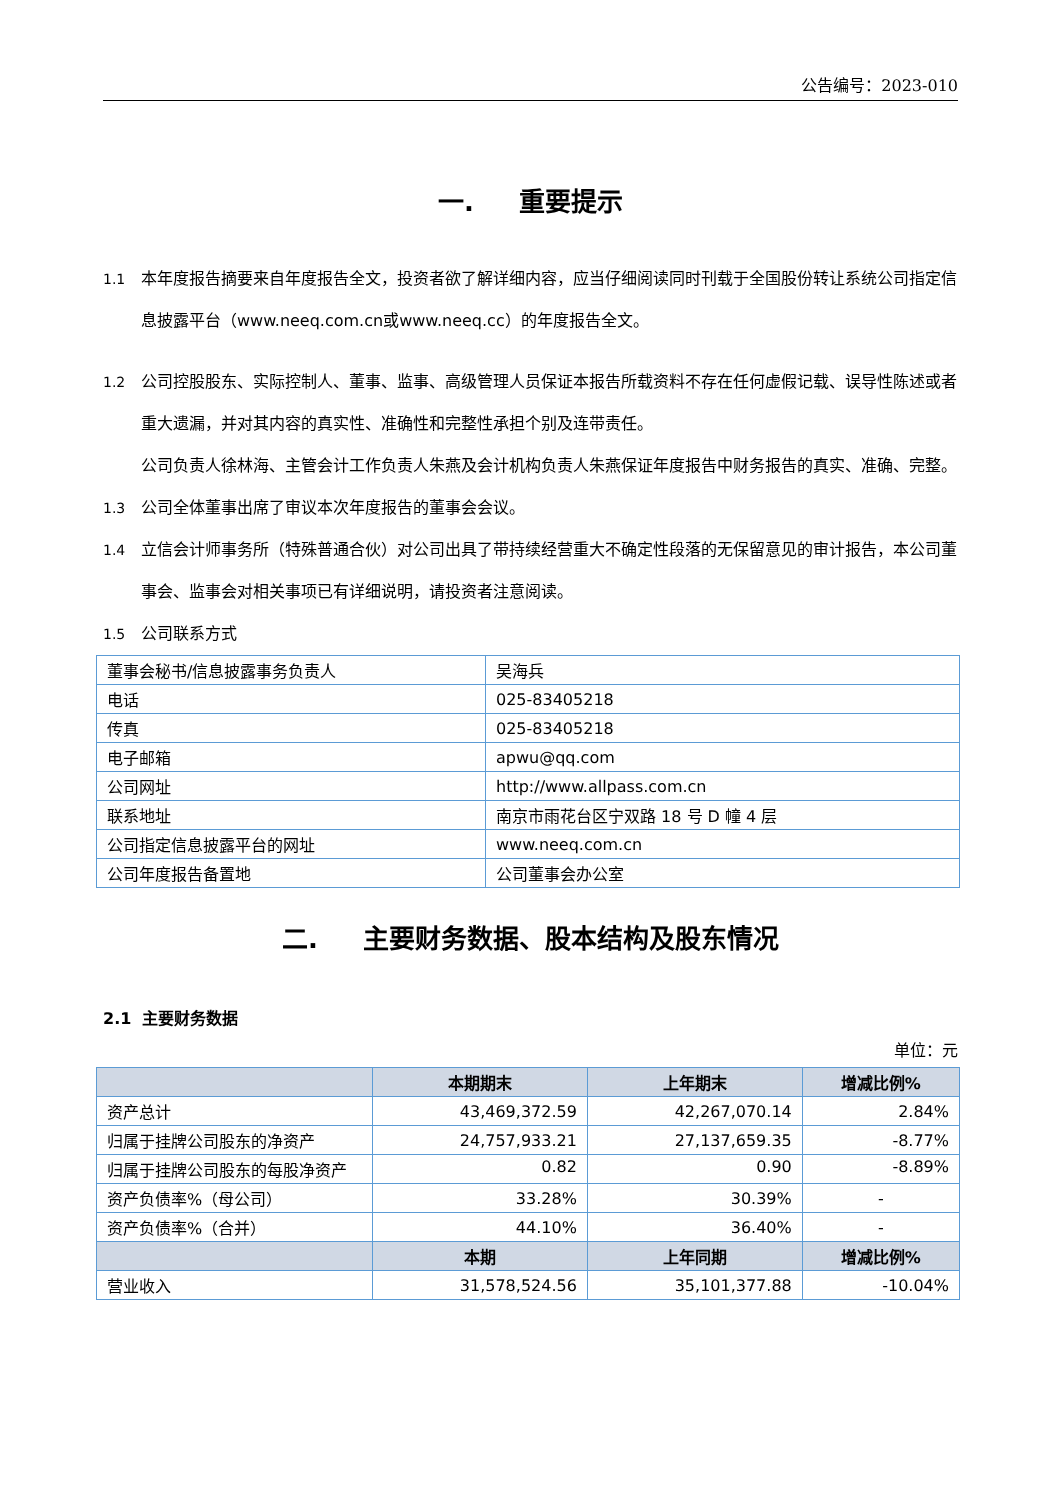公告编号：2023-010
一. 重要提示
1.1 本年度报告摘要来自年度报告全文，投资者欲了解详细内容，应当仔细阅读同时刊载于全国股份转让系统公司指定信息披露平台（www.neeq.com.cn或www.neeq.cc）的年度报告全文。
1.2 公司控股股东、实际控制人、董事、监事、高级管理人员保证本报告所载资料不存在任何虚假记载、误导性陈述或者重大遗漏，并对其内容的真实性、准确性和完整性承担个别及连带责任。
公司负责人徐林海、主管会计工作负责人朱燕及会计机构负责人朱燕保证年度报告中财务报告的真实、准确、完整。
1.3 公司全体董事出席了审议本次年度报告的董事会会议。
1.4 立信会计师事务所（特殊普通合伙）对公司出具了带持续经营重大不确定性段落的无保留意见的审计报告，本公司董事会、监事会对相关事项已有详细说明，请投资者注意阅读。
1.5 公司联系方式
| 董事会秘书/信息披露事务负责人 | 吴海兵 |
| 电话 | 025-83405218 |
| 传真 | 025-83405218 |
| 电子邮箱 | apwu@qq.com |
| 公司网址 | http://www.allpass.com.cn |
| 联系地址 | 南京市雨花台区宁双路 18 号 D 幢 4 层 |
| 公司指定信息披露平台的网址 | www.neeq.com.cn |
| 公司年度报告备置地 | 公司董事会办公室 |
二. 主要财务数据、股本结构及股东情况
2.1 主要财务数据
单位：元
| | 本期期末 | 上年期末 | 增减比例% |
| --- | --- | --- | --- |
| 资产总计 | 43,469,372.59 | 42,267,070.14 | 2.84% |
| 归属于挂牌公司股东的净资产 | 24,757,933.21 | 27,137,659.35 | -8.77% |
| 归属于挂牌公司股东的每股净资产 | 0.82 | 0.90 | -8.89% |
| 资产负债率%（母公司） | 33.28% | 30.39% | - |
| 资产负债率%（合并） | 44.10% | 36.40% | - |
| | 本期 | 上年同期 | 增减比例% |
| 营业收入 | 31,578,524.56 | 35,101,377.88 | -10.04% |